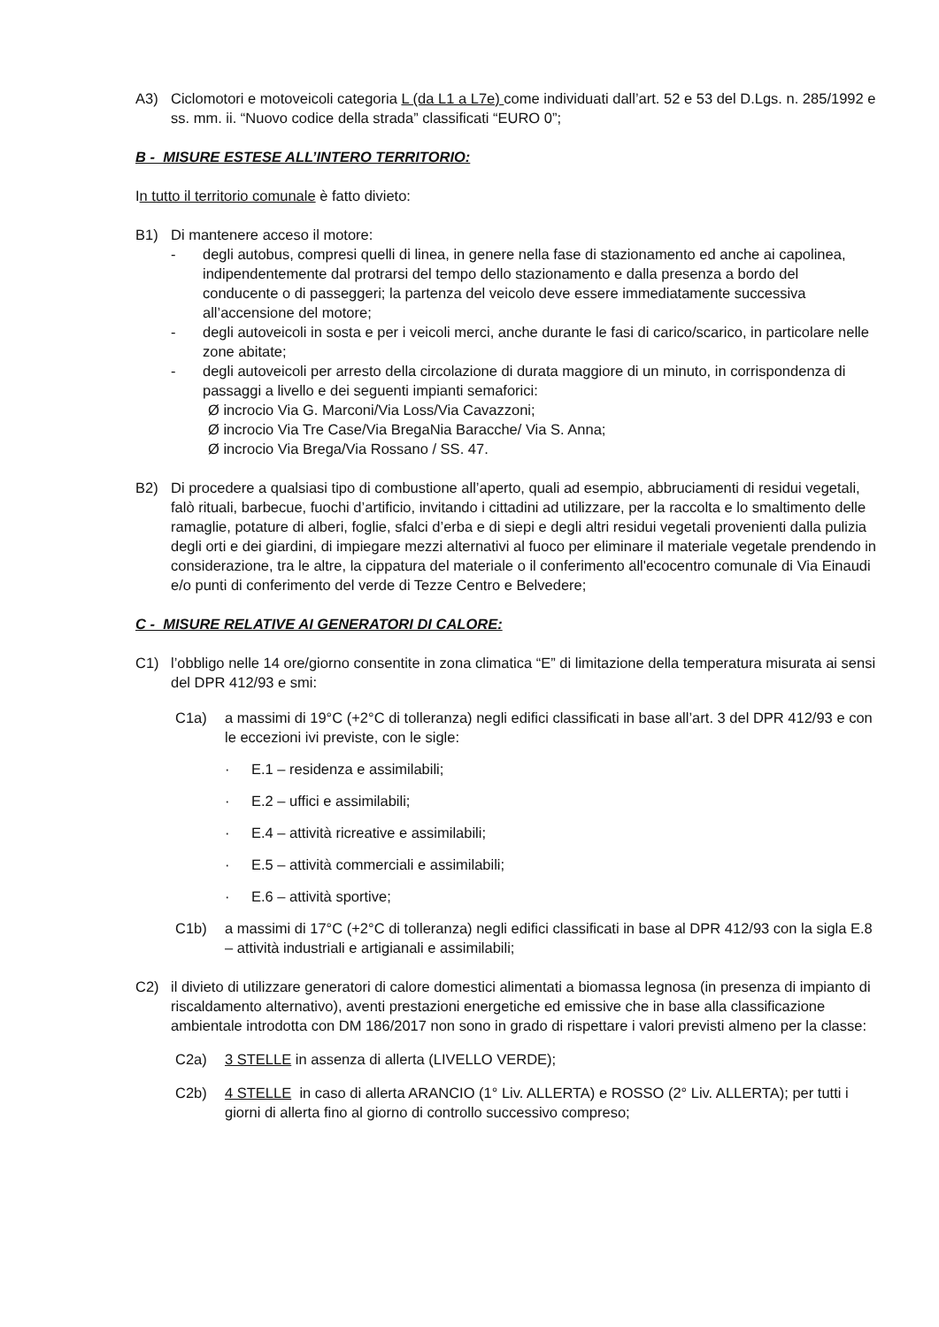A3) Ciclomotori e motoveicoli categoria L (da L1 a L7e) come individuati dall’art. 52 e 53 del D.Lgs. n. 285/1992 e ss. mm. ii. “Nuovo codice della strada” classificati “EURO 0”;
B - MISURE ESTESE ALL’INTERO TERRITORIO:
In tutto il territorio comunale è fatto divieto:
B1) Di mantenere acceso il motore:
- degli autobus, compresi quelli di linea, in genere nella fase di stazionamento ed anche ai capolinea, indipendentemente dal protrarsi del tempo dello stazionamento e dalla presenza a bordo del conducente o di passeggeri; la partenza del veicolo deve essere immediatamente successiva all’accensione del motore;
- degli autoveicoli in sosta e per i veicoli merci, anche durante le fasi di carico/scarico, in particolare nelle zone abitate;
- degli autoveicoli per arresto della circolazione di durata maggiore di un minuto, in corrispondenza di passaggi a livello e dei seguenti impianti semaforici:
Ø incrocio Via G. Marconi/Via Loss/Via Cavazzoni;
Ø incrocio Via Tre Case/Via BregaNia Baracche/ Via S. Anna;
Ø incrocio Via Brega/Via Rossano / SS. 47.
B2) Di procedere a qualsiasi tipo di combustione all’aperto, quali ad esempio, abbruciamenti di residui vegetali, falò rituali, barbecue, fuochi d’artificio, invitando i cittadini ad utilizzare, per la raccolta e lo smaltimento delle ramaglie, potature di alberi, foglie, sfalci d’erba e di siepi e degli altri residui vegetali provenienti dalla pulizia degli orti e dei giardini, di impiegare mezzi alternativi al fuoco per eliminare il materiale vegetale prendendo in considerazione, tra le altre, la cippatura del materiale o il conferimento all'ecocentro comunale di Via Einaudi e/o punti di conferimento del verde di Tezze Centro e Belvedere;
C - MISURE RELATIVE AI GENERATORI DI CALORE:
C1) l’obbligo nelle 14 ore/giorno consentite in zona climatica “E” di limitazione della temperatura misurata ai sensi del DPR 412/93 e smi:
C1a) a massimi di 19°C (+2°C di tolleranza) negli edifici classificati in base all’art. 3 del DPR 412/93 e con le eccezioni ivi previste, con le sigle:
· E.1 – residenza e assimilabili;
· E.2 – uffici e assimilabili;
· E.4 – attività ricreative e assimilabili;
· E.5 – attività commerciali e assimilabili;
· E.6 – attività sportive;
C1b) a massimi di 17°C (+2°C di tolleranza) negli edifici classificati in base al DPR 412/93 con la sigla E.8 – attività industriali e artigianali e assimilabili;
C2) il divieto di utilizzare generatori di calore domestici alimentati a biomassa legnosa (in presenza di impianto di riscaldamento alternativo), aventi prestazioni energetiche ed emissive che in base alla classificazione ambientale introdotta con DM 186/2017 non sono in grado di rispettare i valori previsti almeno per la classe:
C2a) 3 STELLE in assenza di allerta (LIVELLO VERDE);
C2b) 4 STELLE in caso di allerta ARANCIO (1° Liv. ALLERTA) e ROSSO (2° Liv. ALLERTA); per tutti i giorni di allerta fino al giorno di controllo successivo compreso;